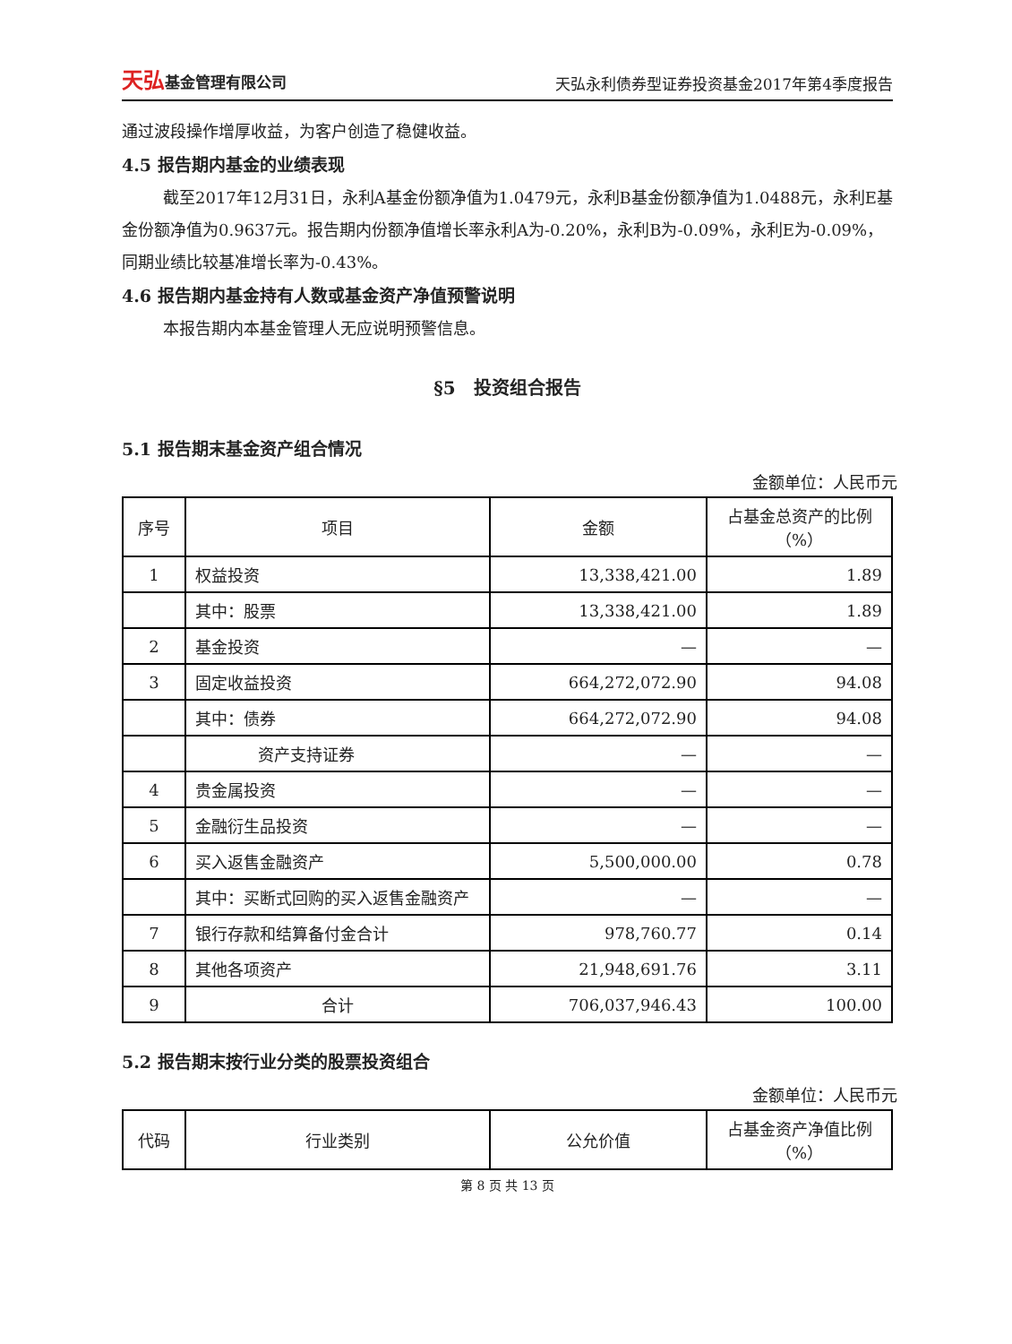天弘基金管理有限公司
天弘永利债券型证券投资基金2017年第4季度报告
通过波段操作增厚收益，为客户创造了稳健收益。
4.5 报告期内基金的业绩表现
截至2017年12月31日，永利A基金份额净值为1.0479元，永利B基金份额净值为1.0488元，永利E基金份额净值为0.9637元。报告期内份额净值增长率永利A为-0.20%，永利B为-0.09%，永利E为-0.09%，同期业绩比较基准增长率为-0.43%。
4.6 报告期内基金持有人数或基金资产净值预警说明
本报告期内本基金管理人无应说明预警信息。
§5　投资组合报告
5.1 报告期末基金资产组合情况
金额单位：人民币元
| 序号 | 项目 | 金额 | 占基金总资产的比例（%） |
| --- | --- | --- | --- |
| 1 | 权益投资 | 13,338,421.00 | 1.89 |
| | 其中：股票 | 13,338,421.00 | 1.89 |
| 2 | 基金投资 | — | — |
| 3 | 固定收益投资 | 664,272,072.90 | 94.08 |
| | 其中：债券 | 664,272,072.90 | 94.08 |
| | 资产支持证券 | — | — |
| 4 | 贵金属投资 | — | — |
| 5 | 金融衍生品投资 | — | — |
| 6 | 买入返售金融资产 | 5,500,000.00 | 0.78 |
| | 其中：买断式回购的买入返售金融资产 | — | — |
| 7 | 银行存款和结算备付金合计 | 978,760.77 | 0.14 |
| 8 | 其他各项资产 | 21,948,691.76 | 3.11 |
| 9 | 合计 | 706,037,946.43 | 100.00 |
5.2 报告期末按行业分类的股票投资组合
金额单位：人民币元
| 代码 | 行业类别 | 公允价值 | 占基金资产净值比例（%） |
| --- | --- | --- | --- |
第 8 页 共 13 页